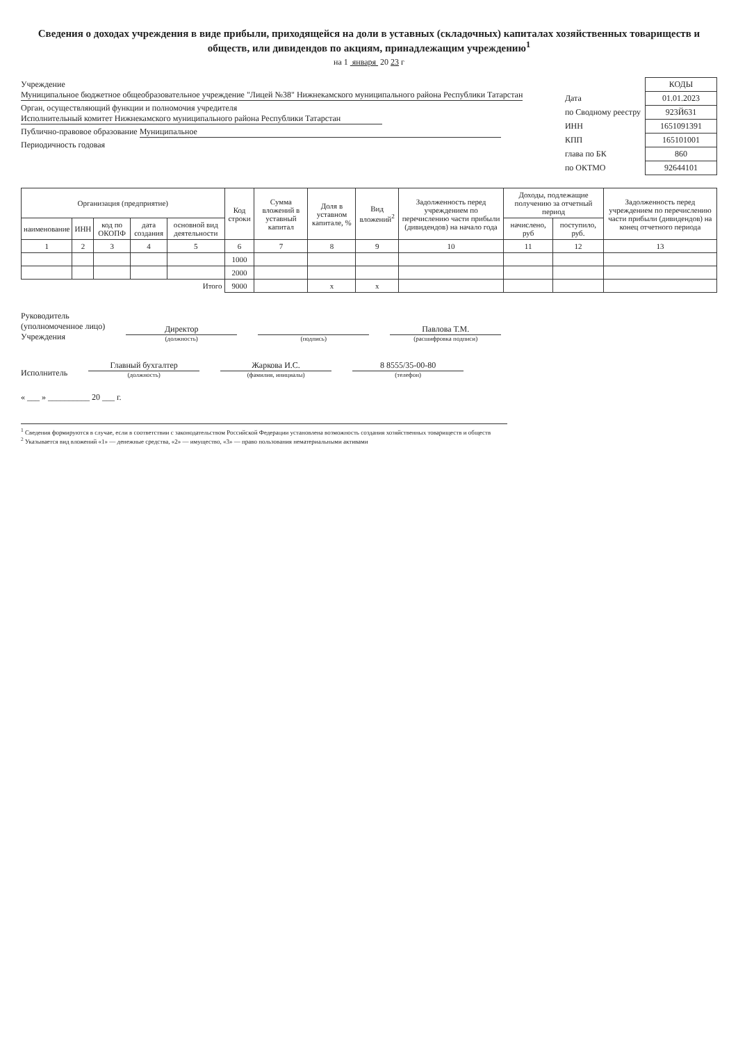Сведения о доходах учреждения в виде прибыли, приходящейся на доли в уставных (складочных) капиталах хозяйственных товариществ и обществ, или дивидендов по акциям, принадлежащим учреждению<sup>1</sup>
на 1 января 20 23 г
Учреждение Муниципальное бюджетное общеобразовательное учреждение "Лицей №38" Нижнекамского муниципального района Республики Татарстан
Орган, осуществляющий функции и полномочия учредителя Исполнительный комитет Нижнекамского муниципального района Республики Татарстан
Публично-правовое образование Муниципальное
Периодичность годовая
| | КОДЫ |
| Дата | 01.01.2023 |
| по Сводному реестру | 923Й631 |
| ИНН | 1651091391 |
| КПП | 165101001 |
| глава по БК | 860 |
| по ОКТМО | 92644101 |
| Организация (предприятие) | | | | | Код строки | Сумма вложений в уставный капитал | Доля в уставном капитале, % | Вид вложений<sup>2</sup> | Задолженность перед учреждением по перечислению части прибыли (дивидендов) на начало года | Доходы, подлежащие получению за отчетный период | | Задолженность перед учреждением по перечислению части прибыли (дивидендов) на конец отчетного периода |
| --- | --- | --- | --- | --- | --- | --- | --- | --- | --- | --- | --- | --- |
| наименование | ИНН | код по ОКОПФ | дата создания | основной вид деятельности | | | | | | начислено, руб | поступило, руб. | |
| 1 | 2 | 3 | 4 | 5 | 6 | 7 | 8 | 9 | 10 | 11 | 12 | 13 |
| | | | | | 1000 | | | | | | | |
| | | | | | 2000 | | | | | | | |
| Итого | | | | | 9000 | | x | x | | | | |
Руководитель
(уполномоченное лицо)
Учреждения
Директор
(должность)
(подпись)
Павлова Т.М.
(расшифровка подписи)
Исполнитель
Главный бухгалтер
(должность)
Жаркова И.С.
(фамилия, инициалы)
8 8555/35-00-80
(телефон)
« ___ » __________ 20 ___ г.
<sup>1</sup> Сведения формируются в случае, если в соответствии с законодательством Российской Федерации установлена возможность создания хозяйственных товариществ и обществ
<sup>2</sup> Указывается вид вложений «1» — денежные средства, «2» — имущество, «3» — право пользования нематериальными активами